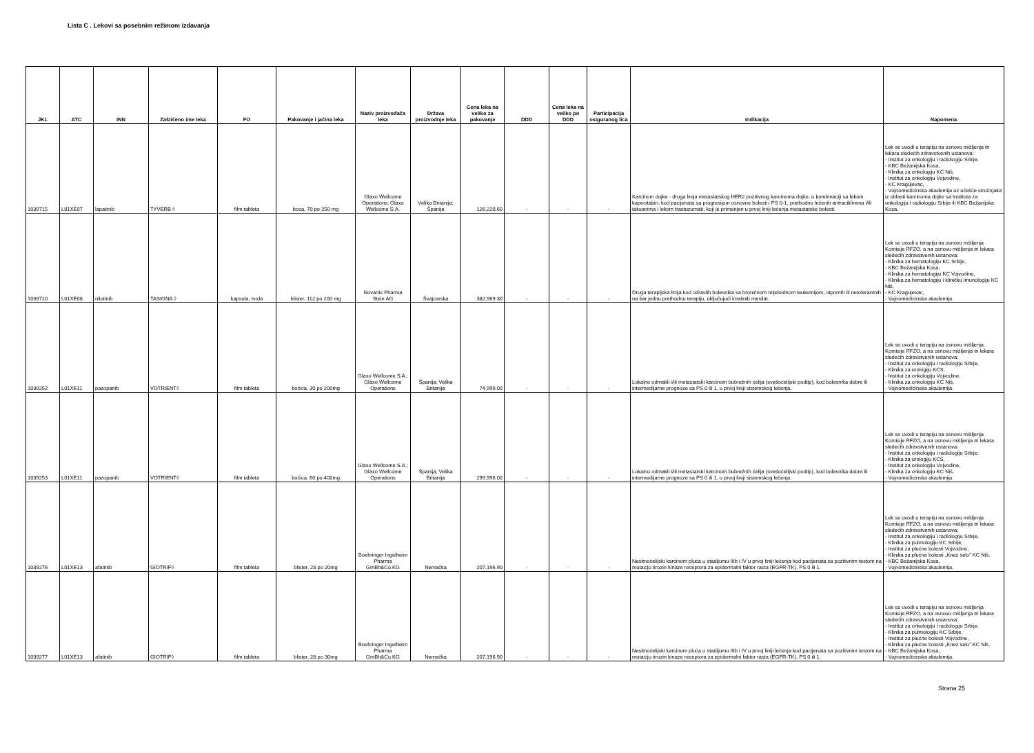Lista C . Lekovi sa posebnim režimom izdavanja
| JKL | ATC | INN | Zaštićeno ime leka | FO | Pakovanje i jačina leka | Naziv proizvođača leka | Država proizvodnje leka | Cena leka na veliko za pakovanje | DDD | Cena leka na veliko po DDD | Participacija osiguranog lica | Indikacija | Napomena |
| --- | --- | --- | --- | --- | --- | --- | --- | --- | --- | --- | --- | --- | --- |
| 1039715 | L01XE07 | lapatinib | TYVERB ◊ | film tableta | boca, 70 po 250 mg | Glaxo Wellcome Operations; Glaxo Wellcome S.A. | Velika Britanija; Španija | 126,220.60 | - | - | - | Karcinom dojke - druga linija metastatskog HER2 pozitivnog karcinoma dojke, u kombinaciji sa lekom kapecitabin, kod pacijenata sa progresijom osnovne bolesti i PS 0-1, prethodno lečenih antraciklinima i/ili taksanima i lekom trastuzumab, koji je primenjen u prvoj liniji lečenja metastatske bolesti. | Lek se uvodi u terapiju na osnovu mišljenja tri lekara sledećih zdravstvenih ustanova: - Institut za onkologiju i radiologiju Srbije, - KBC Bežanijska Kosa, - Klinika za onkologiju KC Niš, - Institut za onkologiju Vojvodine, - KC Kragujevac, - Vojnomedicinska akademija uz učešće stručnjaka iz oblasti karcinoma dojke sa Instituta za onkologiju i radiologiju Srbije ili KBC Bežanijska Kosa. |
| 1039710 | L01XE08 | nilotinib | TASIGNA ◊ | kapsula, tvrda | blister, 112 po 200 mg | Novartis Pharma Stein AG | Švajcarska | 382,989.30 | - | - | - | Druga terapijska linija kod odraslih bolesnika sa hroničnom mijeloidnom leukemijom, otpornih ili netolerantnih na bar jednu prethodnu terapiju, uključujući imatinib mesilat. | Lek se uvodi u terapiju na osnovu mišljenja Komisije RFZO, a na osnovu mišljenja tri lekara sledećih zdravstvenih ustanova: - Klinika za hematologiju KC Srbije, - KBC Bežanijska Kosa, - Klinika za hematologiju KC Vojvodine, - Klinika za hematologiju i kliničku imunologiju KC Niš, - KC Kragujevac, - Vojnomedicinska akademija. |
| 1039252 | L01XE11 | pazopanib | VOTRIENT◊ | film tableta | bočica, 30 po 200mg | Glaxo Wellcome S.A.; Glaxo Wellcome Operations | Španija; Velika Britanija | 74,999.00 | - | - | - | Lokalno odmakli i/ili metastatski karcinom bubrežnih ćelija (svetloćelijski podtip), kod bolesnika dobre ili intermedijarne prognoze sa PS 0 ili 1, u prvoj liniji sistemskog lečenja. | Lek se uvodi u terapiju na osnovu mišljenja Komisije RFZO, a na osnovu mišljenja tri lekara sledećih zdravstvenih ustanova: - Institut za onkologiju i radiologiju Srbije, - Klinika za urologiju KCS, - Institut za onkologiju Vojvodine, - Klinika za onkologiju KC Niš, - Vojnomedicinska akademija. |
| 1039253 | L01XE11 | pazopanib | VOTRIENT◊ | film tableta | bočica, 60 po 400mg | Glaxo Wellcome S.A.; Glaxo Wellcome Operations | Španija; Velika Britanija | 299,996.00 | - | - | - | Lokalno odmakli i/ili metastatski karcinom bubrežnih ćelija (svetloćelijski podtip), kod bolesnika dobre ili intermedijarne prognoze sa PS 0 ili 1, u prvoj liniji sistemskog lečenja. | Lek se uvodi u terapiju na osnovu mišljenja Komisije RFZO, a na osnovu mišljenja tri lekara sledećih zdravstvenih ustanova: - Institut za onkologiju i radiologiju Srbije, - Klinika za urologiju KCS, - Institut za onkologiju Vojvodine, - Klinika za onkologiju KC Niš, - Vojnomedicinska akademija. |
| 1039276 | L01XE13 | afatinib | GIOTRIF◊ | film tableta | blister, 28 po 20mg | Boehringer Ingelheim Pharma GmBh&Co.KG | Nemačka | 207,196.90 | - | - | - | Nesitnoćelijski karcinom pluća u stadijumu IIIb i IV u prvoj liniji lečenja kod pacijenata sa pozitivnim testom na mutaciju tirozin kinaze receptora za epidermalni faktor rasta (EGFR-TK), PS 0 ili 1. | Lek se uvodi u terapiju na osnovu mišljenja Komisije RFZO, a na osnovu mišljenja tri lekara sledećih zdravstvenih ustanova: - Institut za onkologiju i radiologiju Srbije, - Klinika za pulmologiju KC Srbije, - Institut za plućne bolesti Vojvodine, - Klinika za plućne bolesti „Knez selo” KC Niš, - KBC Bežanijska Kosa, - Vojnomedicinska akademija. |
| 1039277 | L01XE13 | afatinib | GIOTRIF◊ | film tableta | blister, 28 po 30mg | Boehringer Ingelheim Pharma GmBh&Co.KG | Nemačka | 207,196.90 | - | - | - | Nesitnoćelijski karcinom pluća u stadijumu IIIb i IV u prvoj liniji lečenja kod pacijenata sa pozitivnim testom na mutaciju tirozin kinaze receptora za epidermalni faktor rasta (EGFR-TK), PS 0 ili 1. | Lek se uvodi u terapiju na osnovu mišljenja Komisije RFZO, a na osnovu mišljenja tri lekara sledećih zdravstvenih ustanova: - Institut za onkologiju i radiologiju Srbije, - Klinika za pulmologiju KC Srbije, - Institut za plućne bolesti Vojvodine, - Klinika za plućne bolesti „Knez selo” KC Niš, - KBC Bežanijska Kosa, - Vojnomedicinska akademija. |
Strana 25